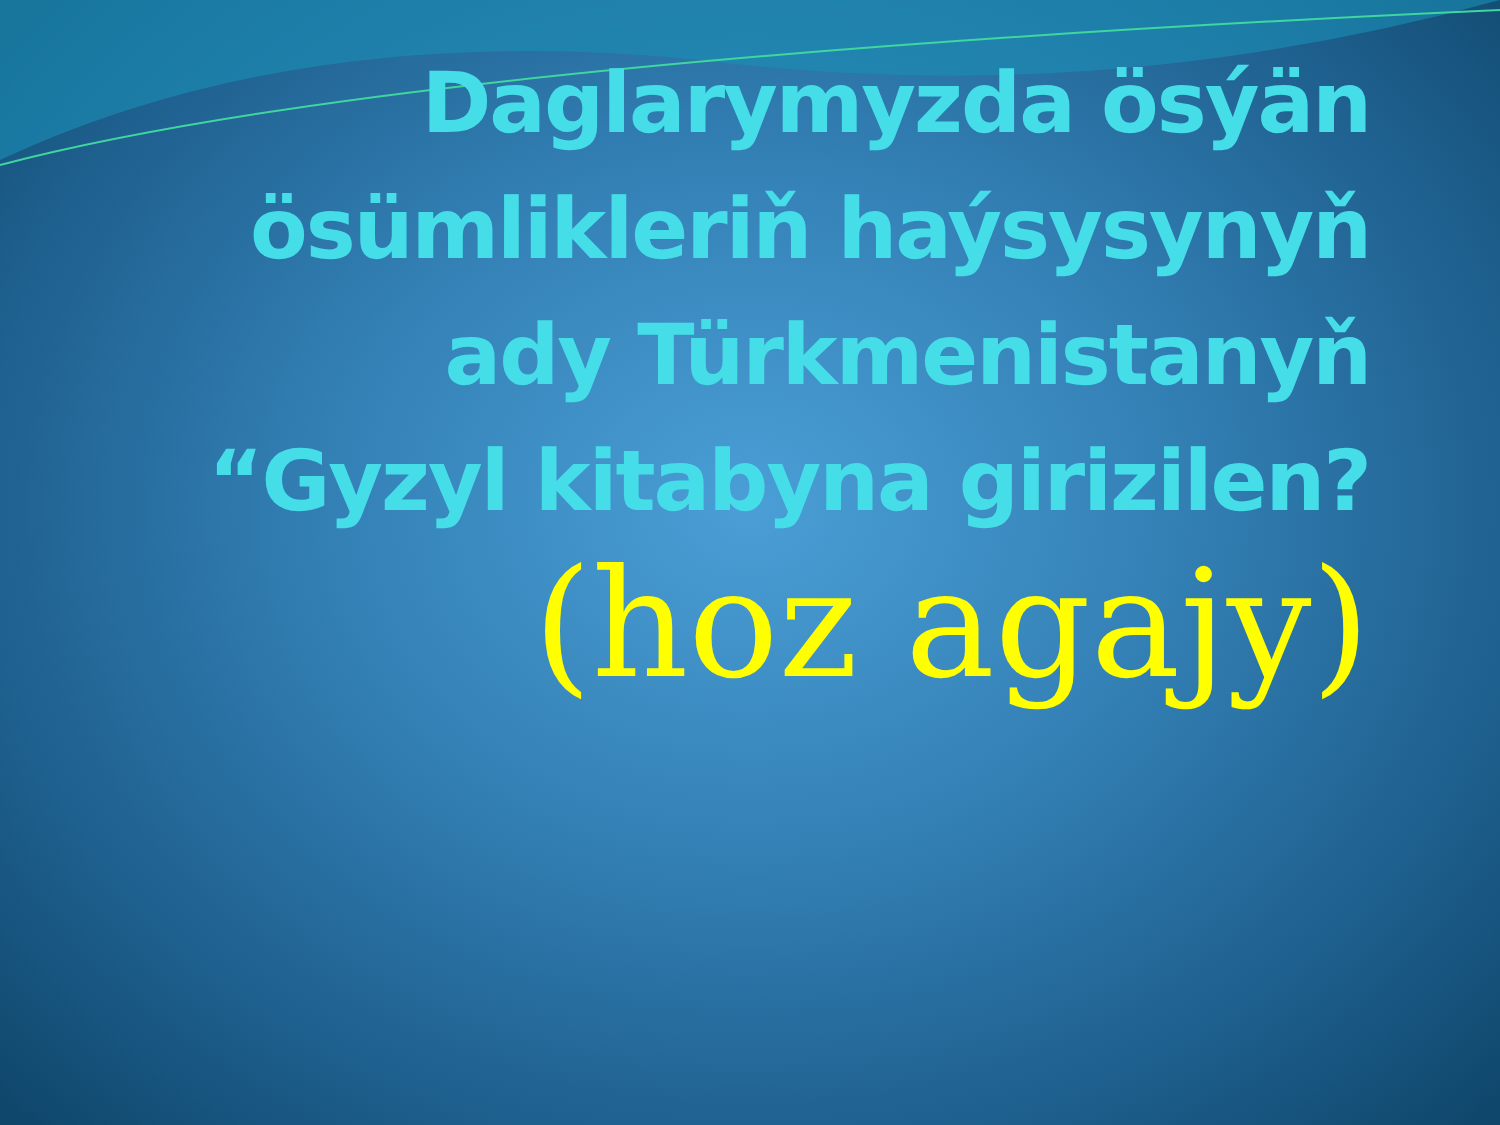Daglarymyzda ösýän ösümlikleriň haýsysynyň ady Türkmenistanyň “Gyzyl kitabyna girizilen?
(hoz agajy)